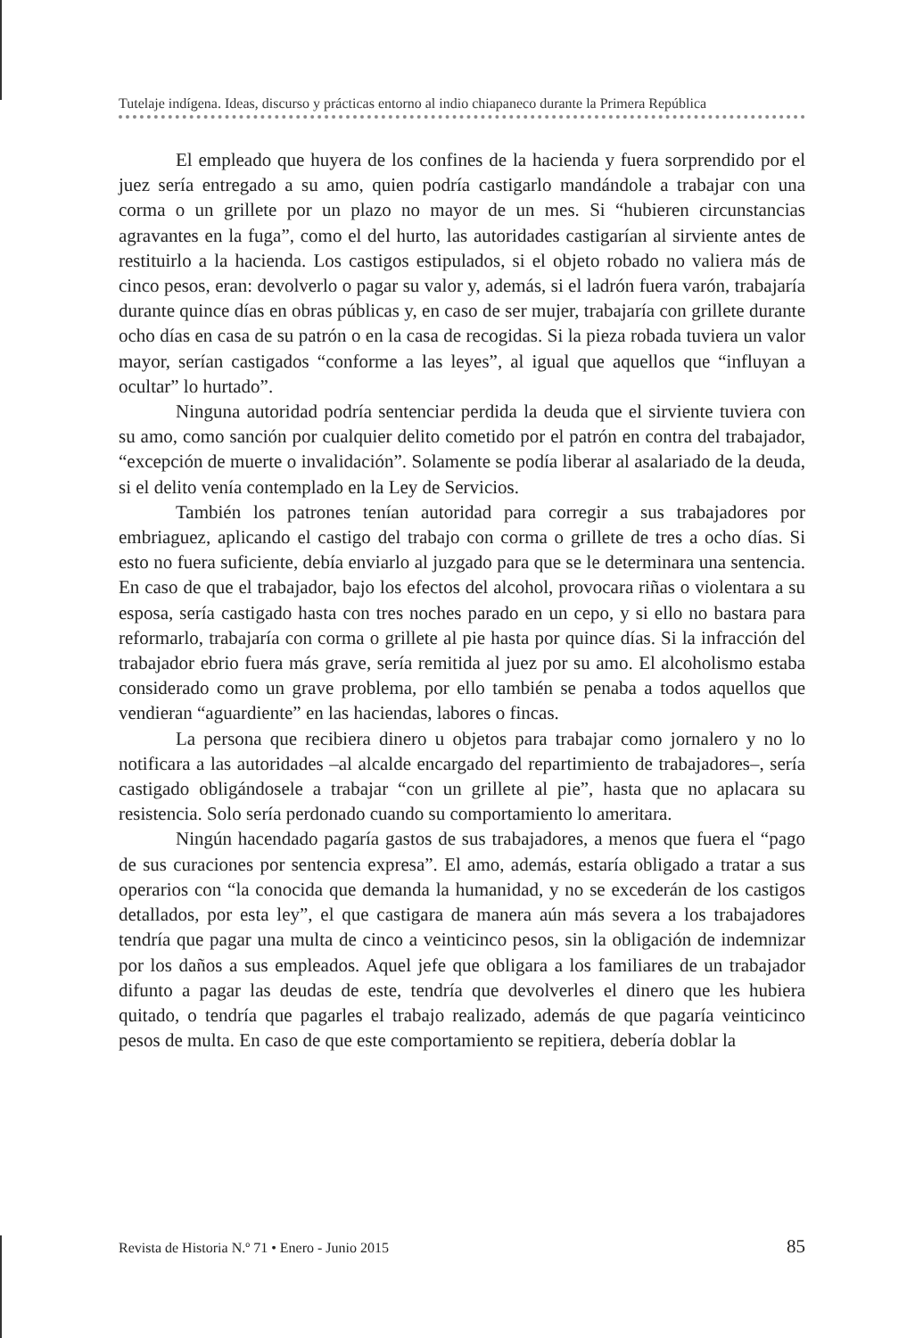Tutelaje indígena. Ideas, discurso y prácticas entorno al indio chiapaneco durante la Primera República
El empleado que huyera de los confines de la hacienda y fuera sorprendido por el juez sería entregado a su amo, quien podría castigarlo mandándole a trabajar con una corma o un grillete por un plazo no mayor de un mes. Si “hubieren circunstancias agravantes en la fuga”, como el del hurto, las autoridades castigarían al sirviente antes de restituirlo a la hacienda. Los castigos estipulados, si el objeto robado no valiera más de cinco pesos, eran: devolverlo o pagar su valor y, además, si el ladrón fuera varón, trabajaría durante quince días en obras públicas y, en caso de ser mujer, trabajaría con grillete durante ocho días en casa de su patrón o en la casa de recogidas. Si la pieza robada tuviera un valor mayor, serían castigados “conforme a las leyes”, al igual que aquellos que “influyan a ocultar” lo hurtado”.
Ninguna autoridad podría sentenciar perdida la deuda que el sirviente tuviera con su amo, como sanción por cualquier delito cometido por el patrón en contra del trabajador, “excepción de muerte o invalidación”. Solamente se podía liberar al asalariado de la deuda, si el delito venía contemplado en la Ley de Servicios.
También los patrones tenían autoridad para corregir a sus trabajadores por embriaguez, aplicando el castigo del trabajo con corma o grillete de tres a ocho días. Si esto no fuera suficiente, debía enviarlo al juzgado para que se le determinara una sentencia. En caso de que el trabajador, bajo los efectos del alcohol, provocara riñas o violentara a su esposa, sería castigado hasta con tres noches parado en un cepo, y si ello no bastara para reformarlo, trabajaría con corma o grillete al pie hasta por quince días. Si la infracción del trabajador ebrio fuera más grave, sería remitida al juez por su amo. El alcoholismo estaba considerado como un grave problema, por ello también se penaba a todos aquellos que vendieran “aguardiente” en las haciendas, labores o fincas.
La persona que recibiera dinero u objetos para trabajar como jornalero y no lo notificara a las autoridades –al alcalde encargado del repartimiento de trabajadores–, sería castigado obligándosele a trabajar “con un grillete al pie”, hasta que no aplacara su resistencia. Solo sería perdonado cuando su comportamiento lo ameritara.
Ningún hacendado pagaría gastos de sus trabajadores, a menos que fuera el “pago de sus curaciones por sentencia expresa”. El amo, además, estaría obligado a tratar a sus operarios con “la conocida que demanda la humanidad, y no se excederán de los castigos detallados, por esta ley”, el que castigara de manera aún más severa a los trabajadores tendría que pagar una multa de cinco a veinticinco pesos, sin la obligación de indemnizar por los daños a sus empleados. Aquel jefe que obligara a los familiares de un trabajador difunto a pagar las deudas de este, tendría que devolverles el dinero que les hubiera quitado, o tendría que pagarles el trabajo realizado, además de que pagaría veinticinco pesos de multa. En caso de que este comportamiento se repitiera, debería doblar la
Revista de Historia N.º 71 • Enero - Junio 2015 85